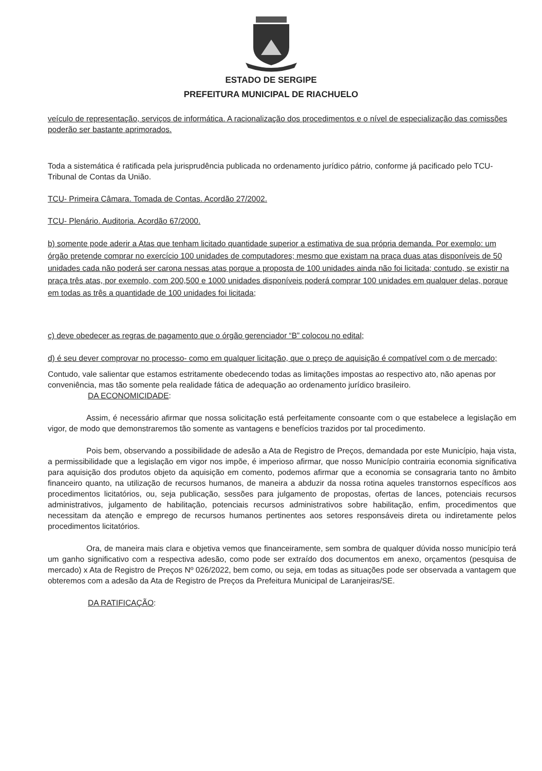ESTADO DE SERGIPE
PREFEITURA MUNICIPAL DE RIACHUELO
veículo de representação, serviços de informática. A racionalização dos procedimentos e o nível de especialização das comissões poderão ser bastante aprimorados.
Toda a sistemática é ratificada pela jurisprudência publicada no ordenamento jurídico pátrio, conforme já pacificado pelo TCU- Tribunal de Contas da União.
TCU- Primeira Câmara. Tomada de Contas. Acordão 27/2002.
TCU- Plenário. Auditoria. Acordão 67/2000.
b) somente pode aderir a Atas que tenham licitado quantidade superior a estimativa de sua própria demanda. Por exemplo: um órgão pretende comprar no exercício 100 unidades de computadores; mesmo que existam na praça duas atas disponíveis de 50 unidades cada não poderá ser carona nessas atas porque a proposta de 100 unidades ainda não foi licitada; contudo, se existir na praça três atas, por exemplo, com 200,500 e 1000 unidades disponíveis poderá comprar 100 unidades em qualquer delas, porque em todas as três a quantidade de 100 unidades foi licitada;
c) deve obedecer as regras de pagamento que o órgão gerenciador “B” colocou no edital;
d) é seu dever comprovar no processo- como em qualquer licitação, que o preço de aquisição é compatível com o de mercado;
Contudo, vale salientar que estamos estritamente obedecendo todas as limitações impostas ao respectivo ato, não apenas por conveniência, mas tão somente pela realidade fática de adequação ao ordenamento jurídico brasileiro.
DA ECONOMICIDADE:
Assim, é necessário afirmar que nossa solicitação está perfeitamente consoante com o que estabelece a legislação em vigor, de modo que demonstraremos tão somente as vantagens e benefícios trazidos por tal procedimento.
Pois bem, observando a possibilidade de adesão a Ata de Registro de Preços, demandada por este Município, haja vista, a permissibilidade que a legislação em vigor nos impõe, é imperioso afirmar, que nosso Município contrairia economia significativa para aquisição dos produtos objeto da aquisição em comento, podemos afirmar que a economia se consagraria tanto no âmbito financeiro quanto, na utilização de recursos humanos, de maneira a abduzir da nossa rotina aqueles transtornos específicos aos procedimentos licitatórios, ou, seja publicação, sessões para julgamento de propostas, ofertas de lances, potenciais recursos administrativos, julgamento de habilitação, potenciais recursos administrativos sobre habilitação, enfim, procedimentos que necessitam da atenção e emprego de recursos humanos pertinentes aos setores responsáveis direta ou indiretamente pelos procedimentos licitatórios.
Ora, de maneira mais clara e objetiva vemos que financeiramente, sem sombra de qualquer dúvida nosso município terá um ganho significativo com a respectiva adesão, como pode ser extraído dos documentos em anexo, orçamentos (pesquisa de mercado) x Ata de Registro de Preços Nº 026/2022, bem como, ou seja, em todas as situações pode ser observada a vantagem que obteremos com a adesão da Ata de Registro de Preços da Prefeitura Municipal de Laranjeiras/SE.
DA RATIFICAÇÃO: